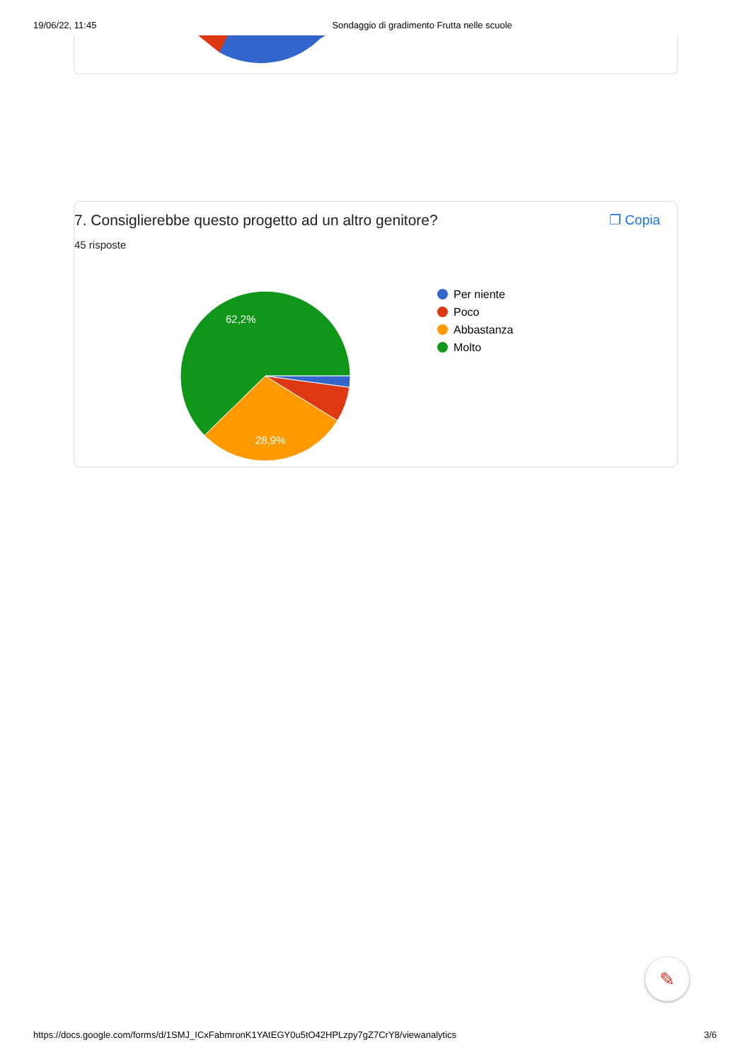19/06/22, 11:45 Sondaggio di gradimento Frutta nelle scuole
7. Consiglierebbe questo progetto ad un altro genitore? ❐ Copia
45 risposte
62,2%
28,9%
Per niente
Poco
Abbastanza
Molto
✎
https://docs.google.com/forms/d/1SMJ_ICxFabmronK1YAtEGY0u5tO42HPLzpy7gZ7CrY8/viewanalytics 3/6